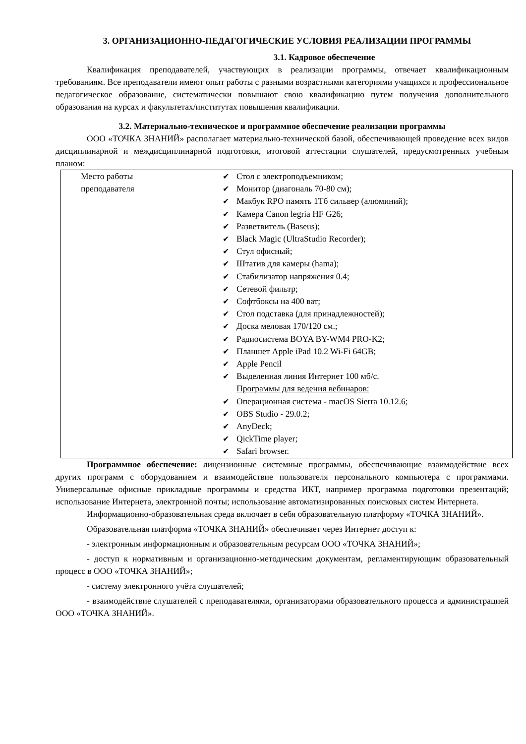3. ОРГАНИЗАЦИОННО-ПЕДАГОГИЧЕСКИЕ УСЛОВИЯ РЕАЛИЗАЦИИ ПРОГРАММЫ
3.1. Кадровое обеспечение
Квалификация преподавателей, участвующих в реализации программы, отвечает квалификационным требованиям. Все преподаватели имеют опыт работы с разными возрастными категориями учащихся и профессиональное педагогическое образование, систематически повышают свою квалификацию путем получения дополнительного образования на курсах и факультетах/институтах повышения квалификации.
3.2. Материально-техническое и программное обеспечение реализации программы
ООО «ТОЧКА ЗНАНИЙ» располагает материально-технической базой, обеспечивающей проведение всех видов дисциплинарной и междисциплинарной подготовки, итоговой аттестации слушателей, предусмотренных учебным планом:
| Место работы преподавателя | ✔ Стол с электроподъемником; ✔ Монитор (диагональ 70-80 см); ✔ Макбук RPO память 1Тб сильвер (алюминий); ✔ Камера Canon legria HF G26; ✔ Разветвитель (Baseus); ✔ Black Magic (UltraStudio Recorder); ✔ Стул офисный; ✔ Штатив для камеры (hama); ✔ Стабилизатор напряжения 0.4; ✔ Сетевой фильтр; ✔ Софтбоксы на 400 ват; ✔ Стол подставка (для принадлежностей); ✔ Доска меловая 170/120 см.; ✔ Радиосистема BOYA BY-WM4 PRO-K2; ✔ Планшет Apple iPad 10.2 Wi-Fi 64GB; ✔ Apple Pencil ✔ Выделенная линия Интернет 100 мб/с. Программы для ведения вебинаров: ✔ Операционная система - macOS Sierra 10.12.6; ✔ OBS Studio - 29.0.2; ✔ AnyDeck; ✔ QickTime player; ✔ Safari browser. |
Программное обеспечение: лицензионные системные программы, обеспечивающие взаимодействие всех других программ с оборудованием и взаимодействие пользователя персонального компьютера с программами. Универсальные офисные прикладные программы и средства ИКТ, например программа подготовки презентаций; использование Интернета, электронной почты; использование автоматизированных поисковых систем Интернета.
Информационно-образовательная среда включает в себя образовательную платформу «ТОЧКА ЗНАНИЙ».
Образовательная платформа «ТОЧКА ЗНАНИЙ» обеспечивает через Интернет доступ к:
- электронным информационным и образовательным ресурсам ООО «ТОЧКА ЗНАНИЙ»;
- доступ к нормативным и организационно-методическим документам, регламентирующим образовательный процесс в ООО «ТОЧКА ЗНАНИЙ»;
- систему электронного учёта слушателей;
- взаимодействие слушателей с преподавателями, организаторами образовательного процесса и администрацией ООО «ТОЧКА ЗНАНИЙ».